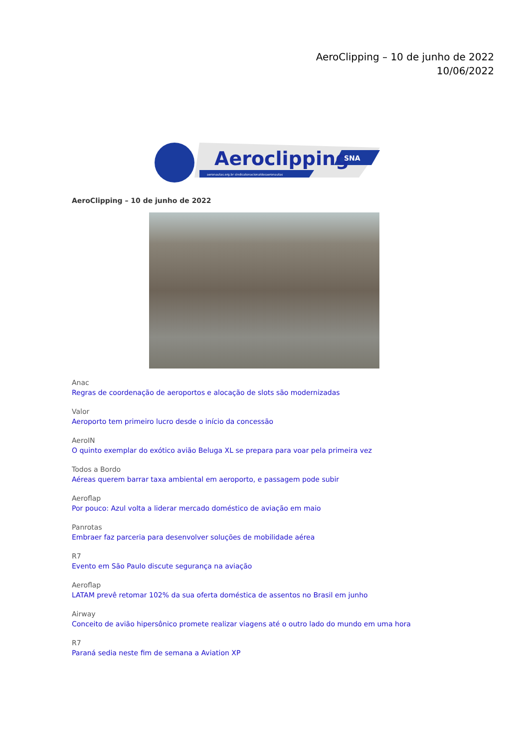AeroClipping – 10 de junho de 2022
10/06/2022
Aeroclipping
SNA
aeronautas.org.br sindicatonacionaldosaeronautas
AeroClipping – 10 de junho de 2022
Anac
Regras de coordenação de aeroportos e alocação de slots são modernizadas
Valor
Aeroporto tem primeiro lucro desde o início da concessão
AeroIN
O quinto exemplar do exótico avião Beluga XL se prepara para voar pela primeira vez
Todos a Bordo
Aéreas querem barrar taxa ambiental em aeroporto, e passagem pode subir
Aeroflap
Por pouco: Azul volta a liderar mercado doméstico de aviação em maio
Panrotas
Embraer faz parceria para desenvolver soluções de mobilidade aérea
R7
Evento em São Paulo discute segurança na aviação
Aeroflap
LATAM prevê retomar 102% da sua oferta doméstica de assentos no Brasil em junho
Airway
Conceito de avião hipersônico promete realizar viagens até o outro lado do mundo em uma hora
R7
Paraná sedia neste fim de semana a Aviation XP